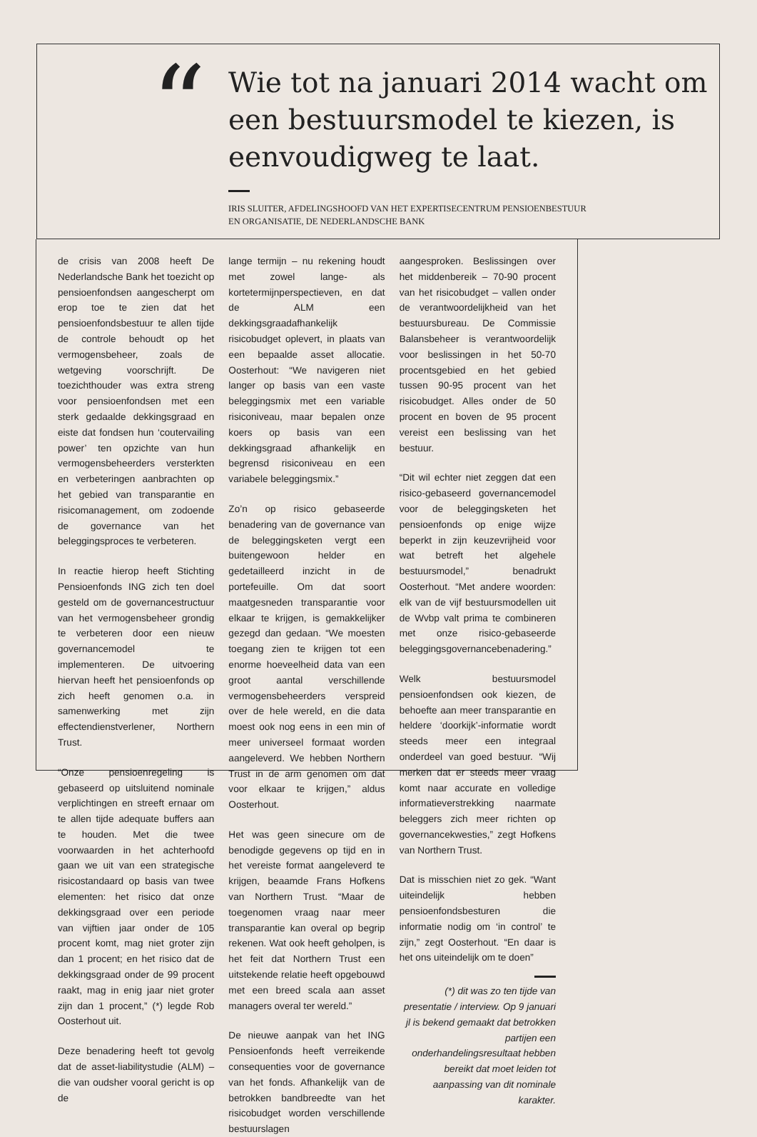“
Wie tot na januari 2014 wacht om een bestuursmodel te kiezen, is eenvoudigweg te laat.
IRIS SLUITER, AFDELINGSHOOFD VAN HET EXPERTISECENTRUM PENSIOENBESTUUR
EN ORGANISATIE, DE NEDERLANDSCHE BANK
de crisis van 2008 heeft De Nederlandsche Bank het toezicht op pensioenfondsen aangescherpt om erop toe te zien dat het pensioenfondsbestuur te allen tijde de controle behoudt op het vermogensbeheer, zoals de wetgeving voorschrijft. De toezichthouder was extra streng voor pensioenfondsen met een sterk gedaalde dekkingsgraad en eiste dat fondsen hun ‘coutervailing power’ ten opzichte van hun vermogensbeheerders versterkten en verbeteringen aanbrachten op het gebied van transparantie en risicomanagement, om zodoende de governance van het beleggingsproces te verbeteren.
In reactie hierop heeft Stichting Pensioenfonds ING zich ten doel gesteld om de governancestructuur van het vermogensbeheer grondig te verbeteren door een nieuw governancemodel te implementeren. De uitvoering hiervan heeft het pensioenfonds op zich heeft genomen o.a. in samenwerking met zijn effectendienstverlener, Northern Trust.
“Onze pensioenregeling is gebaseerd op uitsluitend nominale verplichtingen en streeft ernaar om te allen tijde adequate buffers aan te houden. Met die twee voorwaarden in het achterhoofd gaan we uit van een strategische risicostandaard op basis van twee elementen: het risico dat onze dekkingsgraad over een periode van vijftien jaar onder de 105 procent komt, mag niet groter zijn dan 1 procent; en het risico dat de dekkingsgraad onder de 99 procent raakt, mag in enig jaar niet groter zijn dan 1 procent,” (*) legde Rob Oosterhout uit.
Deze benadering heeft tot gevolg dat de asset-liabilitystudie (ALM) – die van oudsher vooral gericht is op de
lange termijn – nu rekening houdt met zowel lange- als kortetermijnperspectieven, en dat de ALM een dekkingsgraadafhankelijk risicobudget oplevert, in plaats van een bepaalde asset allocatie. Oosterhout: “We navigeren niet langer op basis van een vaste beleggingsmix met een variable risiconiveau, maar bepalen onze koers op basis van een dekkingsgraad afhankelijk en begrensd risiconiveau en een variabele beleggingsmix.”
Zo’n op risico gebaseerde benadering van de governance van de beleggingsketen vergt een buitengewoon helder en gedetailleerd inzicht in de portefeuille. Om dat soort maatgesneden transparantie voor elkaar te krijgen, is gemakkelijker gezegd dan gedaan. “We moesten toegang zien te krijgen tot een enorme hoeveelheid data van een groot aantal verschillende vermogensbeheerders verspreid over de hele wereld, en die data moest ook nog eens in een min of meer universeel formaat worden aangeleverd. We hebben Northern Trust in de arm genomen om dat voor elkaar te krijgen,” aldus Oosterhout.
Het was geen sinecure om de benodigde gegevens op tijd en in het vereiste format aangeleverd te krijgen, beaamde Frans Hofkens van Northern Trust. “Maar de toegenomen vraag naar meer transparantie kan overal op begrip rekenen. Wat ook heeft geholpen, is het feit dat Northern Trust een uitstekende relatie heeft opgebouwd met een breed scala aan asset managers overal ter wereld.”
De nieuwe aanpak van het ING Pensioenfonds heeft verreikende consequenties voor de governance van het fonds. Afhankelijk van de betrokken bandbreedte van het risicobudget worden verschillende bestuurslagen
aangesproken. Beslissingen over het middenbereik – 70-90 procent van het risicobudget – vallen onder de verantwoordelijkheid van het bestuursbureau. De Commissie Balansbeheer is verantwoordelijk voor beslissingen in het 50-70 procentsgebied en het gebied tussen 90-95 procent van het risicobudget. Alles onder de 50 procent en boven de 95 procent vereist een beslissing van het bestuur.
“Dit wil echter niet zeggen dat een risico-gebaseerd governancemodel voor de beleggingsketen het pensioenfonds op enige wijze beperkt in zijn keuzevrijheid voor wat betreft het algehele bestuursmodel,” benadrukt Oosterhout. “Met andere woorden: elk van de vijf bestuursmodellen uit de Wvbp valt prima te combineren met onze risico-gebaseerde beleggingsgovernancebenadering.”
Welk bestuursmodel pensioenfondsen ook kiezen, de behoefte aan meer transparantie en heldere ‘doorkijk’-informatie wordt steeds meer een integraal onderdeel van goed bestuur. “Wij merken dat er steeds meer vraag komt naar accurate en volledige informatieverstrekking naarmate beleggers zich meer richten op governancekwesties,” zegt Hofkens van Northern Trust.
Dat is misschien niet zo gek. “Want uiteindelijk hebben pensioenfondsbesturen die informatie nodig om ‘in control’ te zijn,” zegt Oosterhout. “En daar is het ons uiteindelijk om te doen”
(*) dit was zo ten tijde van presentatie / interview. Op 9 januari jl is bekend gemaakt dat betrokken partijen een onderhandelingsresultaat hebben bereikt dat moet leiden tot aanpassing van dit nominale karakter.